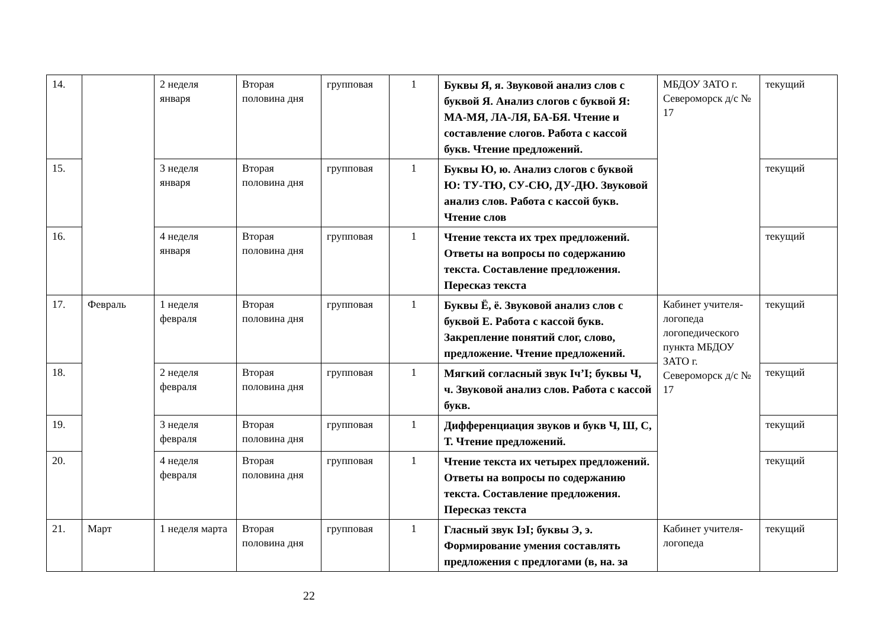| 14. | | 2 неделя января | Вторая половина дня | групповая | 1 | Буквы Я, я. Звуковой анализ слов с буквой Я. Анализ слогов с буквой Я: МА-МЯ, ЛА-ЛЯ, БА-БЯ. Чтение и составление слогов. Работа с кассой букв. Чтение предложений. | МБДОУ ЗАТО г. Североморск д/с № 17 | текущий |
| 15. | | 3 неделя января | Вторая половина дня | групповая | 1 | Буквы Ю, ю. Анализ слогов с буквой Ю: ТУ-ТЮ, СУ-СЮ, ДУ-ДЮ. Звуковой анализ слов. Работа с кассой букв. Чтение слов | | текущий |
| 16. | | 4 неделя января | Вторая половина дня | групповая | 1 | Чтение текста их трех предложений. Ответы на вопросы по содержанию текста. Составление предложения. Пересказ текста | | текущий |
| 17. | Февраль | 1 неделя февраля | Вторая половина дня | групповая | 1 | Буквы Ё, ё. Звуковой анализ слов с буквой Е. Работа с кассой букв. Закрепление понятий слог, слово, предложение. Чтение предложений. | Кабинет учителя-логопеда логопедического пункта МБДОУ ЗАТО г. Североморск д/с № 17 | текущий |
| 18. | | 2 неделя февраля | Вторая половина дня | групповая | 1 | Мягкий согласный звук Iч’I; буквы Ч, ч. Звуковой анализ слов. Работа с кассой букв. | | текущий |
| 19. | | 3 неделя февраля | Вторая половина дня | групповая | 1 | Дифференциация звуков и букв Ч, Ш, С, Т. Чтение предложений. | | текущий |
| 20. | | 4 неделя февраля | Вторая половина дня | групповая | 1 | Чтение текста их четырех предложений. Ответы на вопросы по содержанию текста. Составление предложения. Пересказ текста | | текущий |
| 21. | Март | 1 неделя марта | Вторая половина дня | групповая | 1 | Гласный звук IэI; буквы Э, э. Формирование умения составлять предложения с предлогами (в, на. за | Кабинет учителя-логопеда | текущий |
22